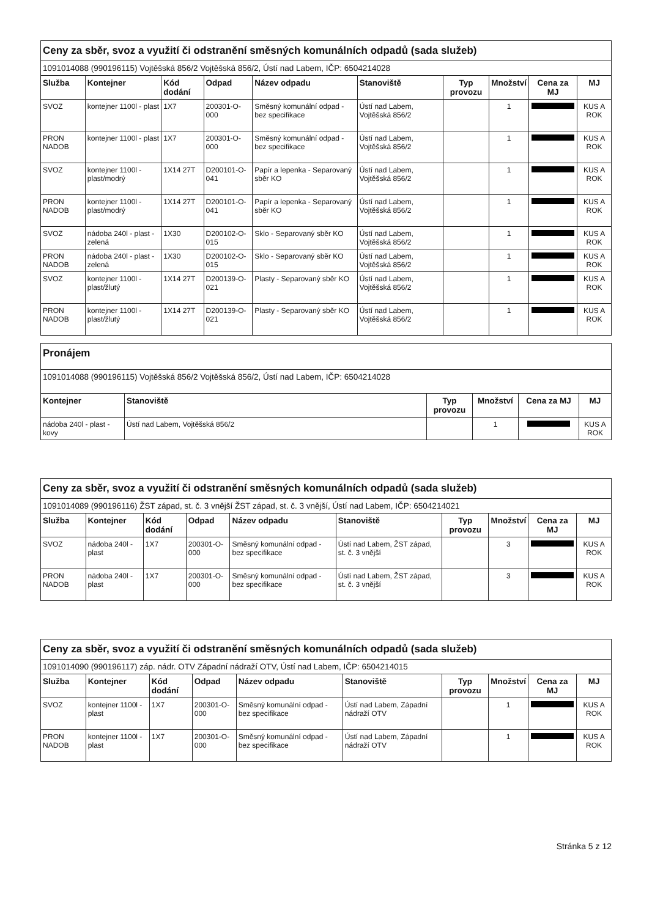| Ceny za sběr, svoz a využití či odstranění směsných komunálních odpadů (sada služeb) | | | | | | | | | |
| 1091014088 (990196115) Vojtěšská 856/2 Vojtěšská 856/2, Ústí nad Labem, IČP: 6504214028 | | | | | | | | | |
| Služba | Kontejner | Kód dodání | Odpad | Název odpadu | Stanoviště | Typ provozu | Množství | Cena za MJ | MJ |
| SVOZ | kontejner 1100l - plast | 1X7 | 200301-O-000 | Směsný komunální odpad - bez specifikace | Ústí nad Labem, Vojtěšská 856/2 | | 1 | | KUS A ROK |
| PRON NADOB | kontejner 1100l - plast | 1X7 | 200301-O-000 | Směsný komunální odpad - bez specifikace | Ústí nad Labem, Vojtěšská 856/2 | | 1 | | KUS A ROK |
| SVOZ | kontejner 1100l - plast/modrý | 1X14 27T | D200101-O-041 | Papír a lepenka - Separovaný sběr KO | Ústí nad Labem, Vojtěšská 856/2 | | 1 | | KUS A ROK |
| PRON NADOB | kontejner 1100l - plast/modrý | 1X14 27T | D200101-O-041 | Papír a lepenka - Separovaný sběr KO | Ústí nad Labem, Vojtěšská 856/2 | | 1 | | KUS A ROK |
| SVOZ | nádoba 240l - plast - zelená | 1X30 | D200102-O-015 | Sklo - Separovaný sběr KO | Ústí nad Labem, Vojtěšská 856/2 | | 1 | | KUS A ROK |
| PRON NADOB | nádoba 240l - plast - zelená | 1X30 | D200102-O-015 | Sklo - Separovaný sběr KO | Ústí nad Labem, Vojtěšská 856/2 | | 1 | | KUS A ROK |
| SVOZ | kontejner 1100l - plast/žlutý | 1X14 27T | D200139-O-021 | Plasty - Separovaný sběr KO | Ústí nad Labem, Vojtěšská 856/2 | | 1 | | KUS A ROK |
| PRON NADOB | kontejner 1100l - plast/žlutý | 1X14 27T | D200139-O-021 | Plasty - Separovaný sběr KO | Ústí nad Labem, Vojtěšská 856/2 | | 1 | | KUS A ROK |
| Pronájem | | | | | |
| 1091014088 (990196115) Vojtěšská 856/2 Vojtěšská 856/2, Ústí nad Labem, IČP: 6504214028 | | | | | |
| Kontejner | Stanoviště | Typ provozu | Množství | Cena za MJ | MJ |
| nádoba 240l - plast - kovy | Ústí nad Labem, Vojtěšská 856/2 | | 1 | | KUS A ROK |
| Ceny za sběr, svoz a využití či odstranění směsných komunálních odpadů (sada služeb) | | | | | | | | | |
| 1091014089 (990196116) ŽST západ, st. č. 3 vnější ŽST západ, st. č. 3 vnější, Ústí nad Labem, IČP: 6504214021 | | | | | | | | | |
| Služba | Kontejner | Kód dodání | Odpad | Název odpadu | Stanoviště | Typ provozu | Množství | Cena za MJ | MJ |
| SVOZ | nádoba 240l - plast | 1X7 | 200301-O-000 | Směsný komunální odpad - bez specifikace | Ústí nad Labem, ŽST západ, st. č. 3 vnější | | 3 | | KUS A ROK |
| PRON NADOB | nádoba 240l - plast | 1X7 | 200301-O-000 | Směsný komunální odpad - bez specifikace | Ústí nad Labem, ŽST západ, st. č. 3 vnější | | 3 | | KUS A ROK |
| Ceny za sběr, svoz a využití či odstranění směsných komunálních odpadů (sada služeb) | | | | | | | | | |
| 1091014090 (990196117) záp. nádr. OTV Západní nádraží OTV, Ústí nad Labem, IČP: 6504214015 | | | | | | | | | |
| Služba | Kontejner | Kód dodání | Odpad | Název odpadu | Stanoviště | Typ provozu | Množství | Cena za MJ | MJ |
| SVOZ | kontejner 1100l - plast | 1X7 | 200301-O-000 | Směsný komunální odpad - bez specifikace | Ústí nad Labem, Západní nádraží OTV | | 1 | | KUS A ROK |
| PRON NADOB | kontejner 1100l - plast | 1X7 | 200301-O-000 | Směsný komunální odpad - bez specifikace | Ústí nad Labem, Západní nádraží OTV | | 1 | | KUS A ROK |
Stránka 5 z 12